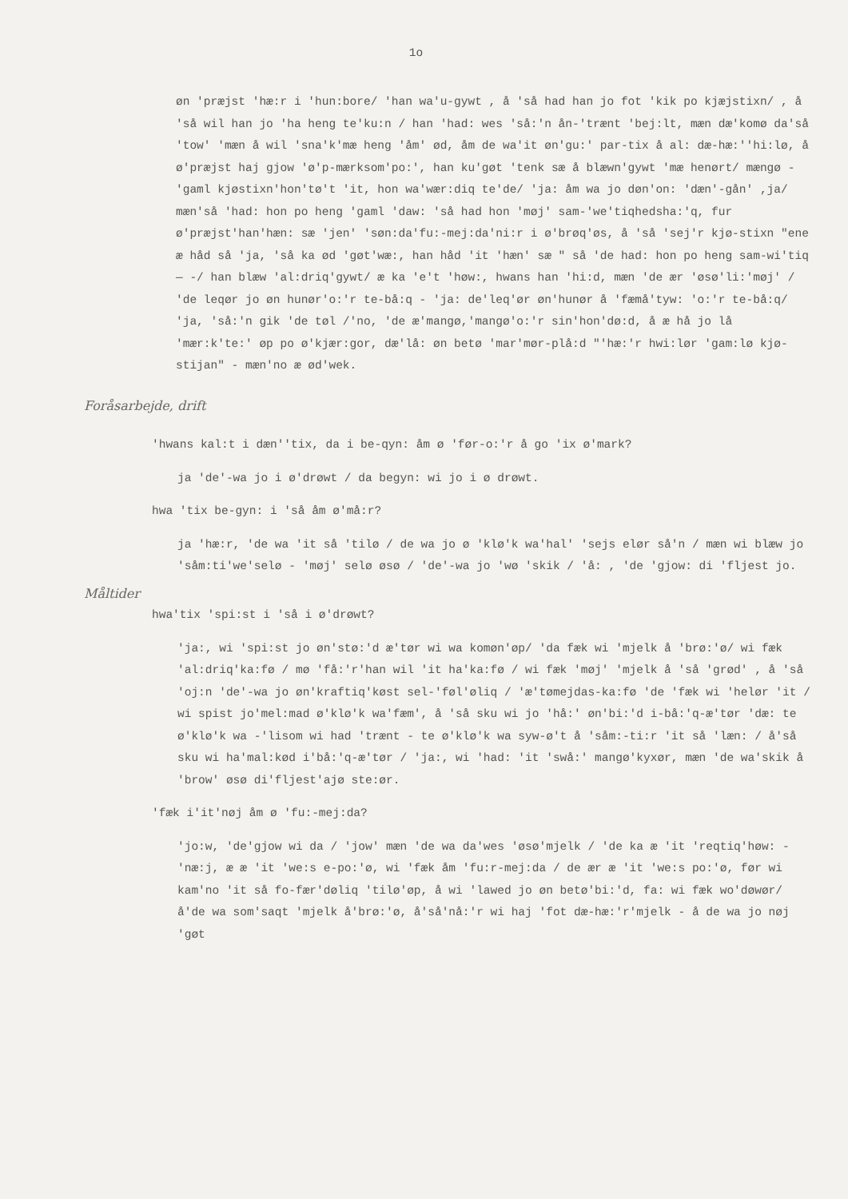1o
øn 'præjst 'hæ:r i 'hun:bore/ 'han wa'u-gywt , å 'så had han jo fot 'kik po kjæjstixn/ , å 'så wil han jo 'ha heng te'ku:n / han 'had: wes 'så:'n ån-'trænt 'bej:lt, mæn dæ'komø da'så 'tow' 'mæn å wil 'sna'k'mæ heng 'åm' ød, åm de wa'it øn'gu:' par-tix å al: dæ-hæ:''hi:lø, å ø'præjst haj gjow 'ø'p-mærksom'po:', han ku'gøt 'tenk sæ å blæwn'gywt 'mæ henørt/ mængø - 'gaml kjøstixn'hon'tø't 'it, hon wa'wær:diq te'de/ 'ja: åm wa jo døn'on: 'dæn'-gån' ,ja/ mæn'så 'had: hon po heng 'gaml 'daw: 'så had hon 'møj' sam-'we'tiqhedsha:'q, fur ø'præjst'han'hæn: sæ 'jen' 'søn:da'fu:-mej:da'ni:r i ø'brøq'øs, å 'så 'sej'r kjø-stixn "ene æ håd så 'ja, 'så ka ød 'gøt'wæ:, han håd 'it 'hæn' sæ " så 'de had: hon po heng sam-wi'tiq— -/ han blæw 'al:driq'gywt/ æ ka 'e't 'høw:, hwans han 'hi:d, mæn 'de ær 'øsø'li:'møj' / 'de leqør jo øn hunør'o:'r te-bå:q - 'ja: de'leq'ør øn'hunør å 'fæmå'tyw: 'o:'r te-bå:q/ 'ja, 'så:'n gik 'de tøl /'no, 'de æ'mangø,'mangø'o:'r sin'hon'dø:d, å æ hå jo lå 'mær:k'te:' øp po ø'kjær:gor, dæ'lå: øn betø 'mar'mør-plå:d "'hæ:'r hwi:lør 'gam:lø kjø-stijan" - mæn'no æ ød'wek.
Foråsarbejde, drift
'hwans kal:t i dæn''tix, da i be-qyn: åm ø 'før-o:'r å go 'ix ø'mark?
ja 'de'-wa jo i ø'drøwt / da begyn: wi jo i ø drøwt.
hwa 'tix be-gyn: i 'så åm ø'må:r?
ja 'hæ:r, 'de wa 'it så 'tilø / de wa jo ø 'klø'k wa'hal' 'sejs elør så'n / mæn wi blæw jo 'såm:ti'we'selø - 'møj' selø øsø / 'de'-wa jo 'wø 'skik / 'å: , 'de 'gjow: di 'fljest jo.
Måltider
hwa'tix 'spi:st i 'så i ø'drøwt?
'ja:, wi 'spi:st jo øn'stø:'d æ'tør wi wa komøn'øp/ 'da fæk wi 'mjelk å 'brø:'ø/ wi fæk 'al:driq'ka:fø / mø 'få:'r'han wil 'it ha'ka:fø / wi fæk 'møj' 'mjelk å 'så 'grød' , å 'så 'oj:n 'de'-wa jo øn'kraftiq'køst sel-'føl'øliq / 'æ'tømejdas-ka:fø 'de 'fæk wi 'helør 'it / wi spist jo'mel:mad ø'klø'k wa'fæm', å 'så sku wi jo 'hå:' øn'bi:'d i-bå:'q-æ'tør 'dæ: te ø'klø'k wa -'lisom wi had 'trænt - te ø'klø'k wa syw-ø't å 'såm:-ti:r 'it så 'læn: / å'så sku wi ha'mal:kød i'bå:'q-æ'tør / 'ja:, wi 'had: 'it 'swå:' mangø'kyxør, mæn 'de wa'skik å 'brow' øsø di'fljest'ajø ste:ør.
'fæk i'it'nøj åm ø 'fu:-mej:da?
'jo:w, 'de'gjow wi da / 'jow' mæn 'de wa da'wes 'øsø'mjelk / 'de ka æ 'it 'reqtiq'høw: - 'næ:j, æ æ 'it 'we:s e-po:'ø, wi 'fæk åm 'fu:r-mej:da / de ær æ 'it 'we:s po:'ø, før wi kam'no 'it så fo-fær'døliq 'tilø'øp, å wi 'lawed jo øn betø'bi:'d, fa: wi fæk wo'døwør/ å'de wa som'saqt 'mjelk å'brø:'ø, å'så'nå:'r wi haj 'fot dæ-hæ:'r'mjelk - å de wa jo nøj 'gøt